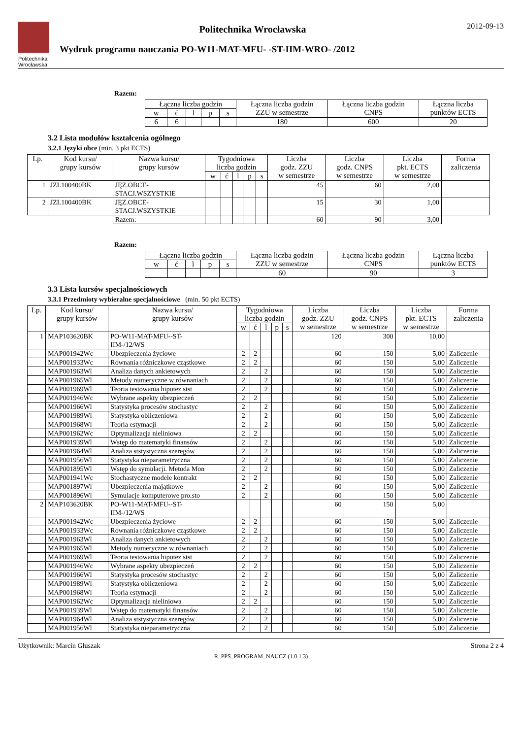Politechnika
Wrocławska
Politechnika Wrocławska
Wydruk programu nauczania PO-W11-MAT-MFU- -ST-IIM-WRO- /2012
2012-09-13
Razem:
| Łączna liczba godzin | | | | | Łączna liczba godzin ZZU w semestrze | Łączna liczba godzin CNPS | Łączna liczba punktów ECTS |
| --- | --- | --- | --- | --- | --- | --- | --- |
| w | ć | l | p | s | | | |
| 6 | 6 | | | | 180 | 600 | 20 |
3.2 Lista modułów kształcenia ogólnego
3.2.1 Języki obce (min. 3 pkt ECTS)
| Lp. | Kod kursu/ grupy kursów | Nazwa kursu/ grupy kursów | Tygodniowa liczba godzin | | | | | Liczba godz. ZZU w semestrze | Liczba godz. CNPS w semestrze | Liczba pkt. ECTS w semestrze | Forma zaliczenia |
| --- | --- | --- | --- | --- | --- | --- | --- | --- | --- | --- | --- |
| | | | w | ć | l | p | s | | | | |
| 1 | JZL100400BK | JĘZ.OBCE- STACJ.WSZYSTKIE | | | | | | 45 | 60 | 2,00 | |
| 2 | JZL100400BK | JĘZ.OBCE- STACJ.WSZYSTKIE | | | | | | 15 | 30 | 1,00 | |
| | | Razem: | | | | | | 60 | 90 | 3,00 | |
Razem:
| Łączna liczba godzin | | | | | Łączna liczba godzin ZZU w semestrze | Łączna liczba godzin CNPS | Łączna liczba punktów ECTS |
| --- | --- | --- | --- | --- | --- | --- | --- |
| w | ć | l | p | s | | | |
| | | | | | 60 | 90 | 3 |
3.3 Lista kursów specjalnościowych
3.3.1 Przedmioty wybieralne specjalnościowe (min. 50 pkt ECTS)
| Lp. | Kod kursu/ grupy kursów | Nazwa kursu/ grupy kursów | Tygodniowa liczba godzin | | | | | Liczba godz. ZZU w semestrze | Liczba godz. CNPS w semestrze | Liczba pkt. ECTS w semestrze | Forma zaliczenia |
| --- | --- | --- | --- | --- | --- | --- | --- | --- | --- | --- | --- |
| | | | w | ć | l | p | s | | | | |
| 1 | MAP103620BK | PO-W11-MAT-MFU--ST- IIM-/12/WS | | | | | | 120 | 300 | 10,00 | |
| | MAP001942Wc | Ubezpieczenia życiowe | 2 | 2 | | | | 60 | 150 | 5,00 | Zaliczenie |
| | MAP001933Wc | Równania różniczkowe cząstkowe | 2 | 2 | | | | 60 | 150 | 5,00 | Zaliczenie |
| | MAP001963Wl | Analiza danych ankietowych | 2 | | 2 | | | 60 | 150 | 5,00 | Zaliczenie |
| | MAP001965Wl | Metody numeryczne w równaniach | 2 | | 2 | | | 60 | 150 | 5,00 | Zaliczenie |
| | MAP001969Wl | Teoria testowania hipotez stst | 2 | | 2 | | | 60 | 150 | 5,00 | Zaliczenie |
| | MAP001946Wc | Wybrane aspekty ubezpieczeń | 2 | 2 | | | | 60 | 150 | 5,00 | Zaliczenie |
| | MAP001966Wl | Statystyka procesów stochastyc | 2 | | 2 | | | 60 | 150 | 5,00 | Zaliczenie |
| | MAP001989Wl | Statystyka obliczeniowa | 2 | | 2 | | | 60 | 150 | 5,00 | Zaliczenie |
| | MAP001968Wl | Teoria estymacji | 2 | | 2 | | | 60 | 150 | 5,00 | Zaliczenie |
| | MAP001962Wc | Optymalizacja nieliniowa | 2 | 2 | | | | 60 | 150 | 5,00 | Zaliczenie |
| | MAP001939Wl | Wstęp do matematyki finansów | 2 | | 2 | | | 60 | 150 | 5,00 | Zaliczenie |
| | MAP001964Wl | Analiza ststystyczna szeregów | 2 | | 2 | | | 60 | 150 | 5,00 | Zaliczenie |
| | MAP001956Wl | Statystyka nieparametryczna | 2 | | 2 | | | 60 | 150 | 5,00 | Zaliczenie |
| | MAP001895Wl | Wstęp do symulacji. Metoda Mon | 2 | | 2 | | | 60 | 150 | 5,00 | Zaliczenie |
| | MAP001941Wc | Stochastyczne modele kontrakt | 2 | 2 | | | | 60 | 150 | 5,00 | Zaliczenie |
| | MAP001897Wl | Ubezpieczenia majątkowe | 2 | | 2 | | | 60 | 150 | 5,00 | Zaliczenie |
| | MAP001896Wl | Symulacje komputerowe pro.sto | 2 | | 2 | | | 60 | 150 | 5,00 | Zaliczenie |
| 2 | MAP103620BK | PO-W11-MAT-MFU--ST- IIM-/12/WS | | | | | | 60 | 150 | 5,00 | |
| | MAP001942Wc | Ubezpieczenia życiowe | 2 | 2 | | | | 60 | 150 | 5,00 | Zaliczenie |
| | MAP001933Wc | Równania różniczkowe cząstkowe | 2 | 2 | | | | 60 | 150 | 5,00 | Zaliczenie |
| | MAP001963Wl | Analiza danych ankietowych | 2 | | 2 | | | 60 | 150 | 5,00 | Zaliczenie |
| | MAP001965Wl | Metody numeryczne w równaniach | 2 | | 2 | | | 60 | 150 | 5,00 | Zaliczenie |
| | MAP001969Wl | Teoria testowania hipotez stst | 2 | | 2 | | | 60 | 150 | 5,00 | Zaliczenie |
| | MAP001946Wc | Wybrane aspekty ubezpieczeń | 2 | 2 | | | | 60 | 150 | 5,00 | Zaliczenie |
| | MAP001966Wl | Statystyka procesów stochastyc | 2 | | 2 | | | 60 | 150 | 5,00 | Zaliczenie |
| | MAP001989Wl | Statystyka obliczeniowa | 2 | | 2 | | | 60 | 150 | 5,00 | Zaliczenie |
| | MAP001968Wl | Teoria estymacji | 2 | | 2 | | | 60 | 150 | 5,00 | Zaliczenie |
| | MAP001962Wc | Optymalizacja nieliniowa | 2 | 2 | | | | 60 | 150 | 5,00 | Zaliczenie |
| | MAP001939Wl | Wstęp do matematyki finansów | 2 | | 2 | | | 60 | 150 | 5,00 | Zaliczenie |
| | MAP001964Wl | Analiza ststystyczna szeregów | 2 | | 2 | | | 60 | 150 | 5,00 | Zaliczenie |
| | MAP001956Wl | Statystyka nieparametryczna | 2 | | 2 | | | 60 | 150 | 5,00 | Zaliczenie |
Użytkownik: Marcin Głuszak Strona 2 z 4
R_PPS_PROGRAM_NAUCZ (1.0.1.3)